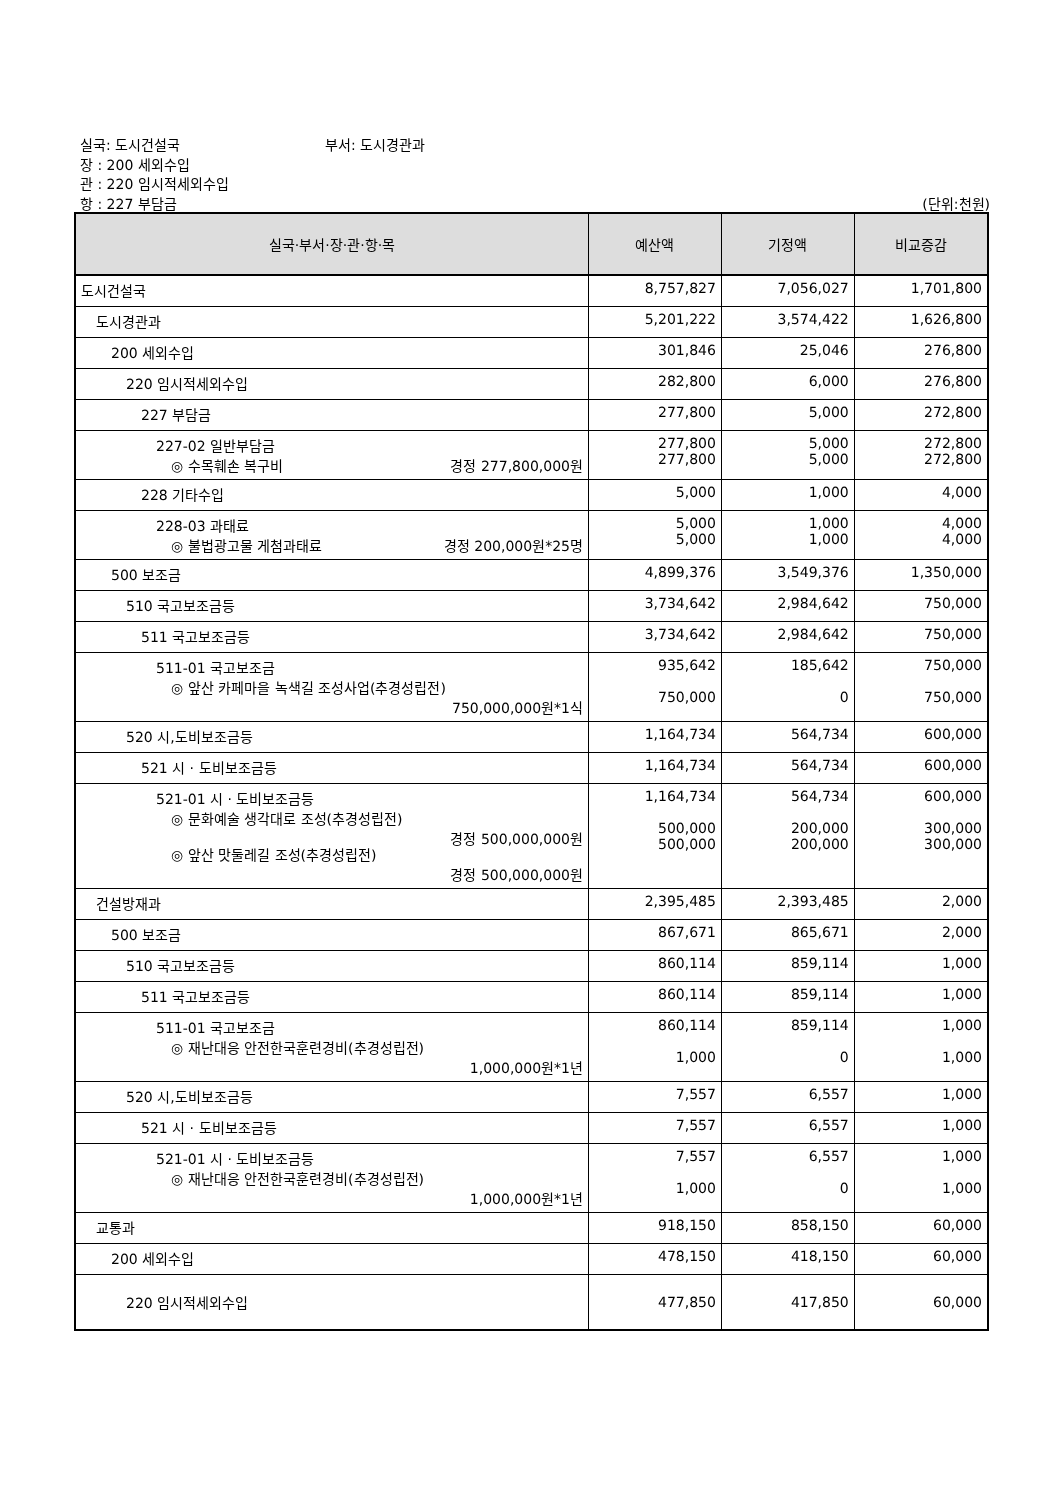실국: 도시건설국 부서: 도시경관과
장 : 200 세외수입
관 : 220 임시적세외수입
항 : 227 부담금 (단위:천원)
| 실국·부서·장·관·항·목 | 예산액 | 기정액 | 비교증감 |
| --- | --- | --- | --- |
| 도시건설국 | 8,757,827 | 7,056,027 | 1,701,800 |
| 도시경관과 | 5,201,222 | 3,574,422 | 1,626,800 |
| 200 세외수입 | 301,846 | 25,046 | 276,800 |
| 220 임시적세외수입 | 282,800 | 6,000 | 276,800 |
| 227 부담금 | 277,800 | 5,000 | 272,800 |
| 227-02 일반부담금 ◎ 수목훼손 복구비 경정 277,800,000원 | 277,800 277,800 | 5,000 5,000 | 272,800 272,800 |
| 228 기타수입 | 5,000 | 1,000 | 4,000 |
| 228-03 과태료 ◎ 불법광고물 게첨과태료 경정 200,000원*25명 | 5,000 5,000 | 1,000 1,000 | 4,000 4,000 |
| 500 보조금 | 4,899,376 | 3,549,376 | 1,350,000 |
| 510 국고보조금등 | 3,734,642 | 2,984,642 | 750,000 |
| 511 국고보조금등 | 3,734,642 | 2,984,642 | 750,000 |
| 511-01 국고보조금 ◎ 앞산 카페마을 녹색길 조성사업(추경성립전) 750,000,000원*1식 | 935,642 750,000 | 185,642 0 | 750,000 750,000 |
| 520 시,도비보조금등 | 1,164,734 | 564,734 | 600,000 |
| 521 시 · 도비보조금등 | 1,164,734 | 564,734 | 600,000 |
| 521-01 시 · 도비보조금등 ◎ 문화예술 생각대로 조성(추경성립전) 경정 500,000,000원 ◎ 앞산 맛둘레길 조성(추경성립전) 경정 500,000,000원 | 1,164,734 500,000 500,000 | 564,734 200,000 200,000 | 600,000 300,000 300,000 |
| 건설방재과 | 2,395,485 | 2,393,485 | 2,000 |
| 500 보조금 | 867,671 | 865,671 | 2,000 |
| 510 국고보조금등 | 860,114 | 859,114 | 1,000 |
| 511 국고보조금등 | 860,114 | 859,114 | 1,000 |
| 511-01 국고보조금 ◎ 재난대응 안전한국훈련경비(추경성립전) 1,000,000원*1년 | 860,114 1,000 | 859,114 0 | 1,000 1,000 |
| 520 시,도비보조금등 | 7,557 | 6,557 | 1,000 |
| 521 시 · 도비보조금등 | 7,557 | 6,557 | 1,000 |
| 521-01 시 · 도비보조금등 ◎ 재난대응 안전한국훈련경비(추경성립전) 1,000,000원*1년 | 7,557 1,000 | 6,557 0 | 1,000 1,000 |
| 교통과 | 918,150 | 858,150 | 60,000 |
| 200 세외수입 | 478,150 | 418,150 | 60,000 |
| 220 임시적세외수입 | 477,850 | 417,850 | 60,000 |